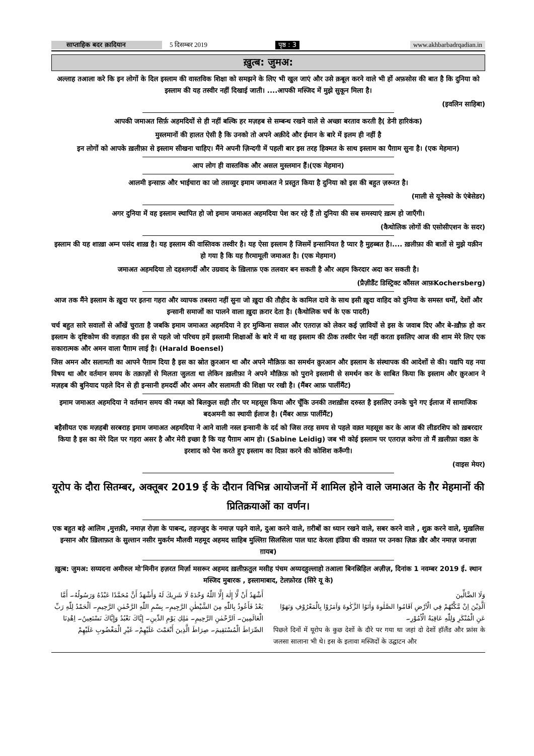साप्ताहिक बदर क़ादियान 5 दिसम्बर 2019 पृष्ठ : 3 www.akhbarbadrqadian.in
ख़ुत्ब: जुमअ:
अल्लाह तआला करे कि इन लोगों के दिल इस्लाम की वास्तविक शिक्षा को समझने के लिए भी खुल जाएं और उसे क़बूल करने वाले भी हों अफ़सोस की बात है कि दुनिया को इस्लाम की यह तस्वीर नहीं दिखाई जाती। ....आपकी मस्जिद में मुझे सुकून मिला है।
(इवलिन साहिबा)
आपकी जमाअत सिर्फ़ अहमदियों से ही नहीं बल्कि हर मज़हब से सम्बन्ध रखने वाले से अच्छा बरताव करती है( डेनी हारिकंक)
मुस्लमानों की हालत ऐसी है कि उनको तो अपने अक़ीदे और ईमान के बारे में इलम ही नहीं है
इन लोगों को आपके ख़लीफ़ा से इस्लाम सीखना चाहिए। मैंने अपनी ज़िन्दगी में पहली बार इस तरह हिक्मत के साथ इस्लाम का पैग़ाम सुना है। (एक मेहमान)
आप लोग ही वास्तविक और असल मुस्लमान हैं।(एक मेहमान)
आलमी इन्साफ़ और भाईचारा का जो तसव्वुर इमाम जमाअत ने प्रस्तुत किया है दुनिया को इस की बहुत ज़रूरत है।
(माली से यूनेस्को के एंबेसेडर)
अगर दुनिया में वह इस्लाम स्थापित हो जो इमाम जमाअत अहमदिया पेश कर रहे हैं तो दुनिया की सब समस्याएं ख़त्म हो जाएँगी।
(कैथोलिक लोगों की एसोसीएशन के सदर)
इस्लाम की यह शाख़ा अम्न पसंद शाख़ है। यह इस्लाम की वास्तिवक तस्वीर है। यह ऐसा इस्लाम है जिसमें इन्सानियत है प्यार है मुहब्बत है।.... ख़लीफ़ा की बातों से मुझे यक़ीन हो गया है कि यह ग़ैरमामूली जमाअत है। (एक मेहमान)
जमाअत अहमदिया तो दहश्तगर्दी और उग्रवाद के ख़िलाफ़ एक तलवार बन सकती है और अहम किरदार अदा कर सकती है।
(प्रैज़ीडैंट डिस्ट्रिक्ट कौंसल आफ़Kochersberg)
आज तक मैंने इस्लाम के ख़ुदा पर इतना गहरा और व्यापक तबसरा नहीं सुना जो ख़ुदा की तौहीद के कामिल दावे के साथ इसी ख़ुदा वाहिद को दुनिया के समस्त धर्मों, देशों और इन्सानी समाजों का पालने वाला ख़ुदा क़रार देता है। (कैथोलिक चर्च के एक पादरी)
चर्च बहुत सारे सवालों से आँखें चुराता है जबकि इमाम जमाअत अहमदिया ने हर मुम्किना सवाल और एतराज़ को लेकर कई ज़ावियों से इस के जवाब दिए और बे-ख़ौफ़ हो कर इस्लाम के दृष्टिकोण की वज़ाहत की इस से पहले जो परिचय हमें इस्लामी शिक्षाओं के बारे में था वह इस्लाम की ठीक तस्वीर पेश नहीं करता इसलिए आज की शाम मेरे लिए एक सकारात्मक और अमन वाला पैग़ाम लाई है। (Harald Boensel)
जिस अमन और सलामती का आपने पैग़ाम दिया है इस का स्रोत क़ुरआन था और अपने मौक़िफ़ का समर्थन क़ुरआन और इस्लाम के संस्थापक की आदेशों से की। यद्यपि यह नया विषय था और वर्तमान समय के तक़ाज़ों से मिलता जुलता था लेकिन ख़लीफ़ा ने अपने मौक़िफ़ को पुराने इस्लामी से समर्थन कर के साबित किया कि इस्लाम और क़ुरआन ने मज़हब की बुनियाद पहले दिन से ही इन्सानी हमदर्दी और अमन और सलामती की शिक्षा पर रखी है। (मैंबर आफ़ पार्लीमैंट)
इमाम जमाअत अहमदिया ने वर्तमान समय की नब्ज़ को बिलकुल सही तौर पर महसूस किया और चूँकि उनकी तशख़ीस दरुस्त है इसलिए उनके चुने गए ईलाज में सामाजिक बदअमनी का स्थायी ईलाज है। (मैंबर आफ़ पार्लीमैंट)
बहैसीयत एक मज़हबी सरबराह इमाम जमाअत अहमदिया ने आने वाली नस्ल इन्सानी के दर्द को जिस तरह समय से पहले वक़्त महसूस कर के आज की लीडरशिप को ख़बरदार किया है इस का मेरे दिल पर गहरा असर है और मेरी इच्छा है कि यह पैग़ाम आम हो। (Sabine Leidig) जब भी कोई इस्लाम पर एतराज़ करेगा तो मैं ख़लीफ़ा वक़्त के इरशाद को पेश करते हुए इस्लाम का दिफ़ा करने की कोशिश करूँगी।
(वाइस मेयर)
यूरोप के दौरा सितम्बर, अक्तूबर 2019 ई के दौरान विभिन्न आयोजनों में शामिल होने वाले जमाअत के ग़ैर मेहमानों की प्रितिक्रयाओं का वर्णन।
एक बहुत बड़े आलिम ,मुत्तक़ी, नमाज़ रोज़ा के पाबन्द, तहज्जुद के नमाज़ पढ़ने वाले, दुआ करने वाले, ग़रीबों का ध्यान रखने वाले, सबर करने वाले , शुक्र करने वाले, मुख़लिस इन्सान और ख़िलाफ़त के सुल्तान नसीर मुकर्रम मौलवी महमूद अहमद साहिब मुल्लिग़ सिलसिला पाल घाट केरला इंडिया की वफ़ात पर उनका ज़िक्र ख़ैर और नमाज़ जनाज़ा ग़ायब)
ख़ुत्ब: जुमअ: सय्यदना अमीरुल मो'मिनीन हज़रत मिर्ज़ा मसरूर अहमद ख़लीफ़तुल मसीह पंचम अय्यदहुल्लाहो तआला बिनस्रिहिल अज़ीज़, दिनांक 1 नवम्बर 2019 ई. स्थान मस्जिद मुबारक , इस्लामाबाद, टेलफ़ोरड (सिरे यू के)
أَشْهَدُ أَنْ لَّا إِلٰهَ إِلَّا اللّٰهُ وَحْدَهُ لَا شَرِيكَ لَهُ وَأَشْهَدُ أَنَّ مُحَمَّدًا عَبْدُهُ وَرَسُولُهُ۔ أَمَّا بَعْدُ فَأَعُوذُ بِاللّٰهِ مِنَ الشَّيْطٰنِ الرَّجِيمِ۔ بِسْمِ اللّٰهِ الرَّحْمٰنِ الرَّحِيمِ۔ اَلْحَمْدُ لِلّٰهِ رَبِّ الْعَالَمِينَ۔ اَلرَّحْمٰنِ الرَّحِيمِ۔ مٰلِكِ يَوْمِ الدِّينِ۔ إِيَّاكَ نَعْبُدُ وَإِيَّاكَ نَسْتَعِينُ۔ اِهْدِنَا الصِّرَاطَ الْمُسْتَقِيمَ۔ صِرَاطَ الَّذِينَ أَنْعَمْتَ عَلَيْهِمْ۔ غَيْرِ الْمَغْضُوبِ عَلَيْهِمْ
وَلَا الضَّالِّينَ
اَلَّذِيْنَ اِنْ مَّكَّنّٰهُمْ فِي الْاَرْضِ اَقَامُوا الصَّلٰوةَ وَاٰتَوُا الزَّكٰوةَ وَاَمَرُوْا بِالْمَعْرُوْفِ وَنَهَوْا عَنِ الْمُنْكَرِ وَلِلّٰهِ عَاقِبَةُ الْاُمُوْرِ۔
पिछले दिनों में यूरोप के कुछ देशों के दौरे पर गया था जहां दो देशों हॉलैंड और फ्रांस के जलसा सालाना भी थे। इस के इलावा मस्जिदों के उद्घाटन और